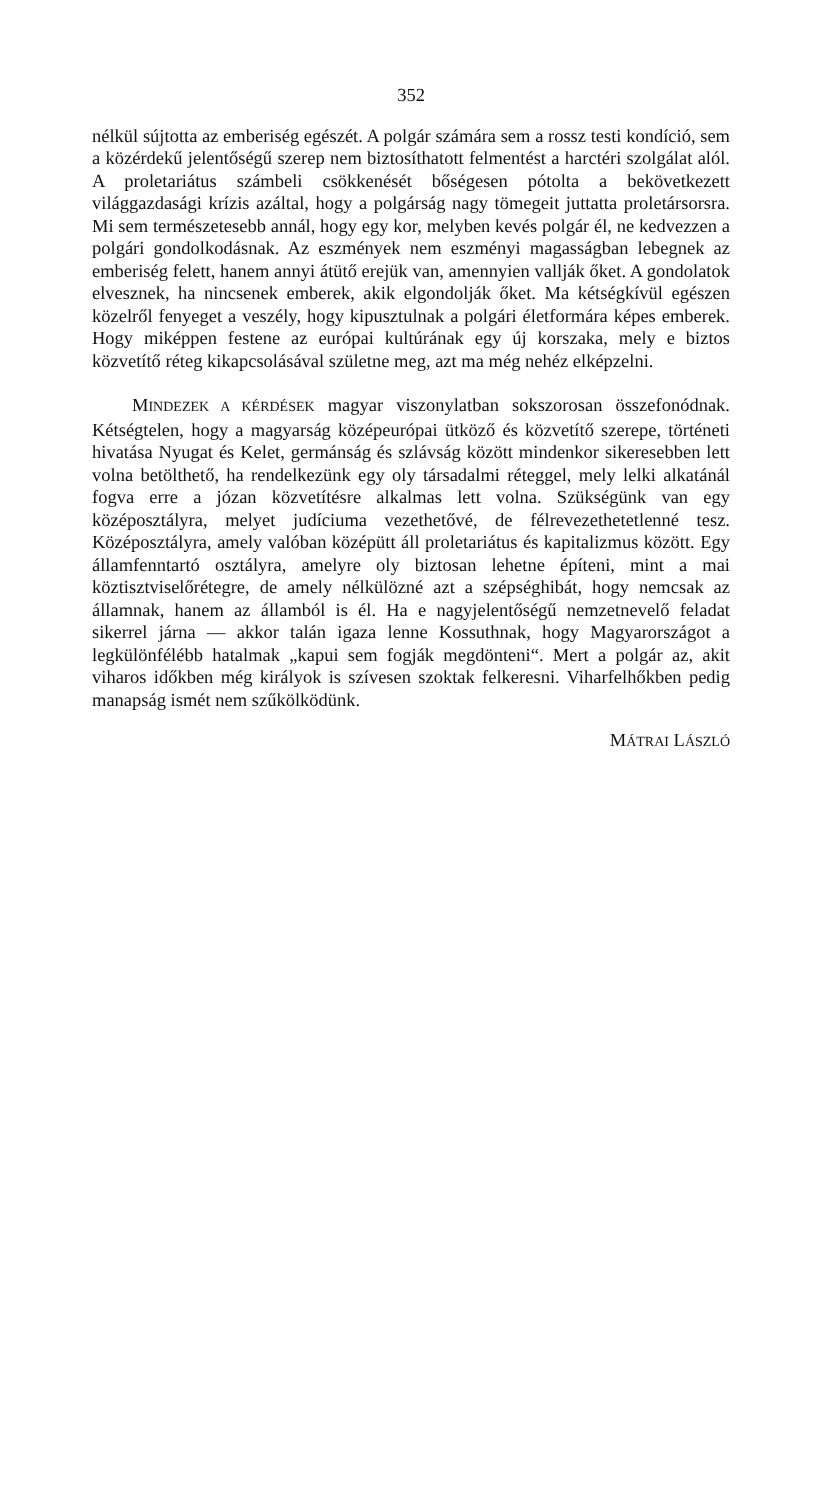352
nélkül sújtotta az emberiség egészét. A polgár számára sem a rossz testi kondíció, sem a közérdekű jelentőségű szerep nem biztosít­hatott felmentést a harctéri szolgálat alól. A proletariátus számbeli csökkenését bőségesen pótolta a bekövetkezett világgazdasági krízis azáltal, hogy a polgárság nagy tömegeit juttatta proletársorsra. Mi sem természetesebb annál, hogy egy kor, melyben kevés polgár él, ne kedvezzen a polgári gondolkodásnak. Az eszmények nem eszményi magasságban lebegnek az emberiség felett, hanem annyi átütő erejük van, amennyien vallják őket. A gondolatok elvesznek, ha nincsenek emberek, akik elgondolják őket. Ma kétségkívül egészen közelről fenyeget a veszély, hogy kipusztulnak a polgári életformára képes emberek. Hogy miképpen festene az európai kultúrának egy új kor­szaka, mely e biztos közvetítő réteg kikapcsolásával születne meg, azt ma még nehéz elképzelni.
MINDEZEK A KÉRDÉSEK magyar viszonylatban sokszorosan összefonódnak. Kétségtelen, hogy a magyarság középeurópai ütköző és közvetítő szerepe, történeti hivatása Nyugat és Kelet, germánság és szlávság között mindenkor sikeresebben lett volna betölthető, ha rendelkezünk egy oly társadalmi réteggel, mely lelki alkatánál fogva erre a józan közvetítésre alkalmas lett volna. Szükségünk van egy középosztályra, melyet judíciuma vezethetővé, de félrevezethetetlenné tesz. Középosztályra, amely valóban középütt áll proletariátus és kapitalizmus között. Egy államfenntartó osztályra, amelyre oly biz­tosan lehetne építeni, mint a mai köztisztviselőrétegre, de amely nélkülözné azt a szépséghibát, hogy nemcsak az államnak, hanem az államból is él. Ha e nagyjelentőségű nemzetnevelő feladat sikerrel járna — akkor talán igaza lenne Kossuthnak, hogy Magyarországot a legkülönfélébb hatalmak „kapui sem fogják megdönteni“. Mert a polgár az, akit viharos időkben még királyok is szívesen szoktak fel­keresni. Viharfelhőkben pedig manapság ismét nem szűkölködünk.
MÁTRAI LÁSZLÓ